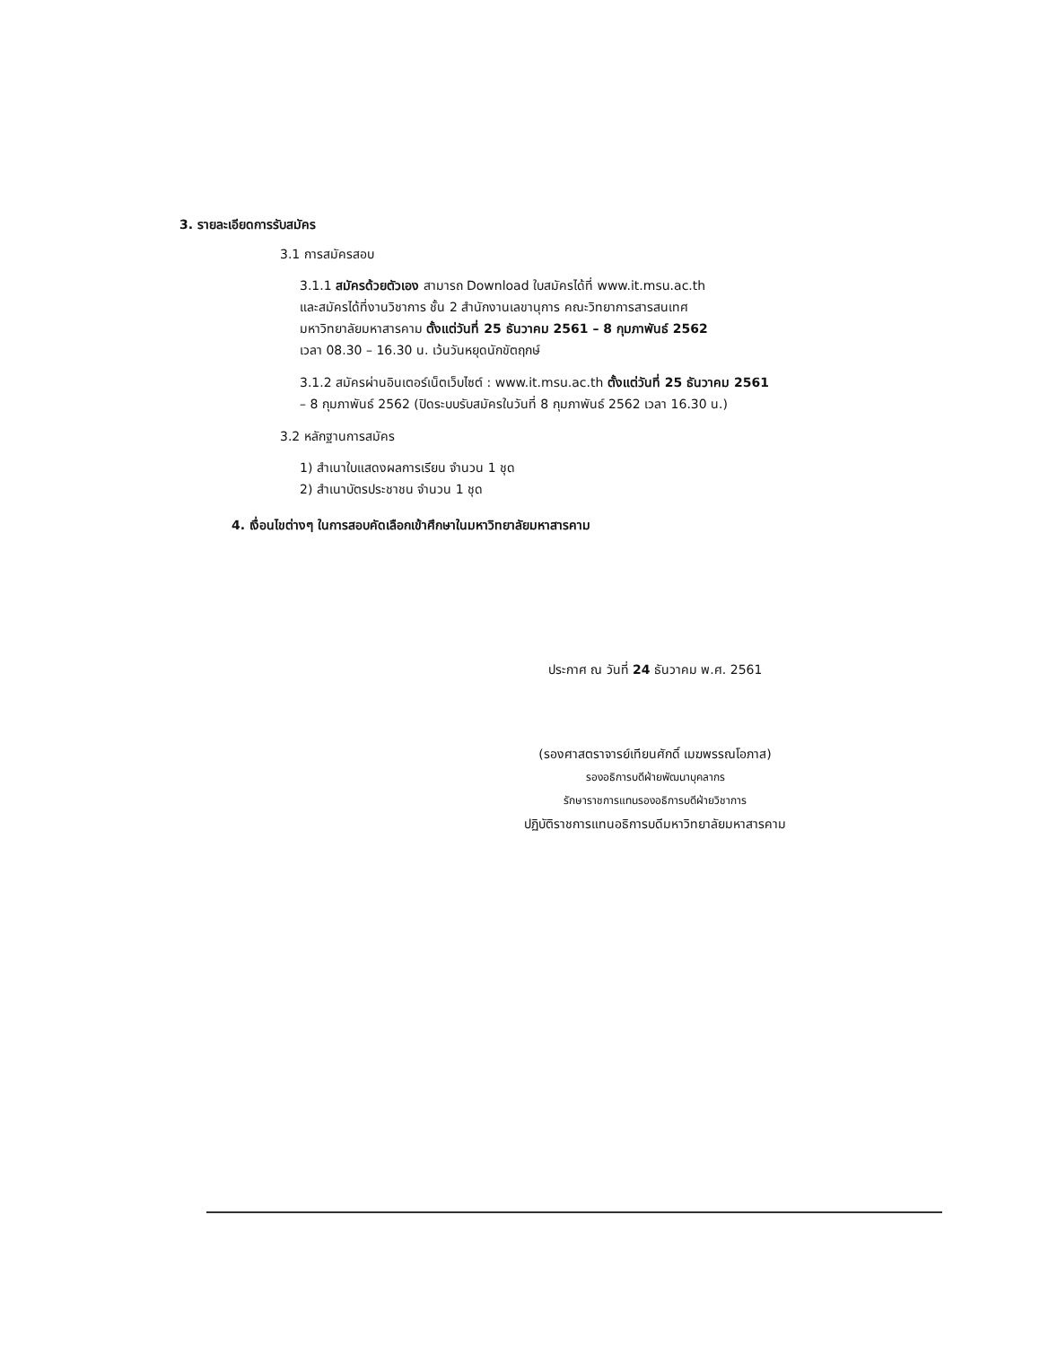3. รายละเอียดการรับสมัคร
3.1 การสมัครสอบ
3.1.1 สมัครด้วยตัวเอง สามารถ Download ใบสมัครได้ที่ www.it.msu.ac.th
และสมัครได้ที่งานวิชาการ ชั้น 2 สำนักงานเลขานุการ คณะวิทยาการสารสนเทศ
มหาวิทยาลัยมหาสารคาม ตั้งแต่วันที่ 25 ธันวาคม 2561 – 8 กุมภาพันธ์ 2562
เวลา 08.30 – 16.30 น. เว้นวันหยุดนักขัตฤกษ์
3.1.2 สมัครผ่านอินเตอร์เน็ตเว็บไซต์ : www.it.msu.ac.th ตั้งแต่วันที่ 25 ธันวาคม 2561
– 8 กุมภาพันธ์ 2562 (ปิดระบบรับสมัครในวันที่ 8 กุมภาพันธ์ 2562 เวลา 16.30 น.)
3.2 หลักฐานการสมัคร
1) สำเนาใบแสดงผลการเรียน จำนวน 1 ชุด
2) สำเนาบัตรประชาชน จำนวน 1 ชุด
4. เงื่อนไขต่างๆ ในการสอบคัดเลือกเข้าศึกษาในมหาวิทยาลัยมหาสารคาม
ประกาศ ณ วันที่ 24 ธันวาคม พ.ศ. 2561
(รองศาสตราจารย์เทียนศักดิ์ เมฆพรรณโอภาส)
รองอธิการบดีฝ่ายพัฒนาบุคลากร
รักษาราชการแทนรองอธิการบดีฝ่ายวิชาการ
ปฏิบัติราชการแทนอธิการบดีมหาวิทยาลัยมหาสารคาม